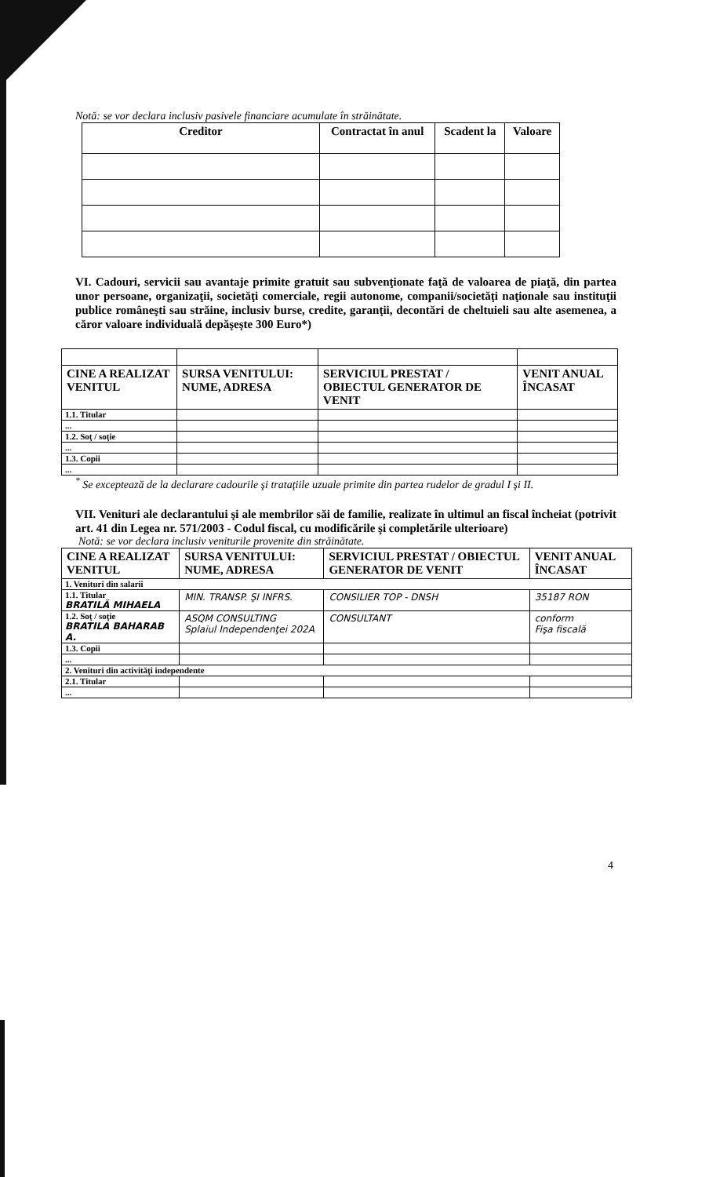Notă: se vor declara inclusiv pasivele financiare acumulate în străinătate.
| Creditor | Contractat în anul | Scadent la | Valoare |
| --- | --- | --- | --- |
VI. Cadouri, servicii sau avantaje primite gratuit sau subvenţionate faţă de valoarea de piaţă, din partea unor persoane, organizaţii, societăţi comerciale, regii autonome, companii/societăţi naţionale sau instituţii publice româneşti sau străine, inclusiv burse, credite, garanţii, decontări de cheltuieli sau alte asemenea, a căror valoare individuală depăşeşte 300 Euro*)
| CINE A REALIZAT VENITUL | SURSA VENITULUI: NUME, ADRESA | SERVICIUL PRESTAT / OBIECTUL GENERATOR DE VENIT | VENIT ANUAL ÎNCASAT |
| --- | --- | --- | --- |
| 1.1. Titular | | | |
| ... | | | |
| 1.2. Soţ / soţie | | | |
| ... | | | |
| 1.3. Copii | | | |
| ... | | | |
<sup>*</sup> Se exceptează de la declarare cadourile şi trataţiile uzuale primite din partea rudelor de gradul I şi II.
VII. Venituri ale declarantului şi ale membrilor săi de familie, realizate în ultimul an fiscal încheiat (potrivit art. 41 din Legea nr. 571/2003 - Codul fiscal, cu modificările şi completările ulterioare)
Notă: se vor declara inclusiv veniturile provenite din străinătate.
| CINE A REALIZAT VENITUL | SURSA VENITULUI: NUME, ADRESA | SERVICIUL PRESTAT / OBIECTUL GENERATOR DE VENIT | VENIT ANUAL ÎNCASAT |
| --- | --- | --- | --- |
| 1. Venituri din salarii | | | |
| 1.1. Titular BRATILĂ MIHAELA | MIN. TRANSP. ŞI INFRS. | CONSILIER TOP - DNSH | 35187 RON |
| 1.2. Soţ / soţie BRATILA BAHARAB A. | ASQM CONSULTING Splaiul Independenţei 202A | CONSULTANT | conform Fişa fiscală |
| 1.3. Copii | | | |
| ... | | | |
| 2. Venituri din activităţi independente | | | |
| 2.1. Titular | | | |
| ... | | | |
4